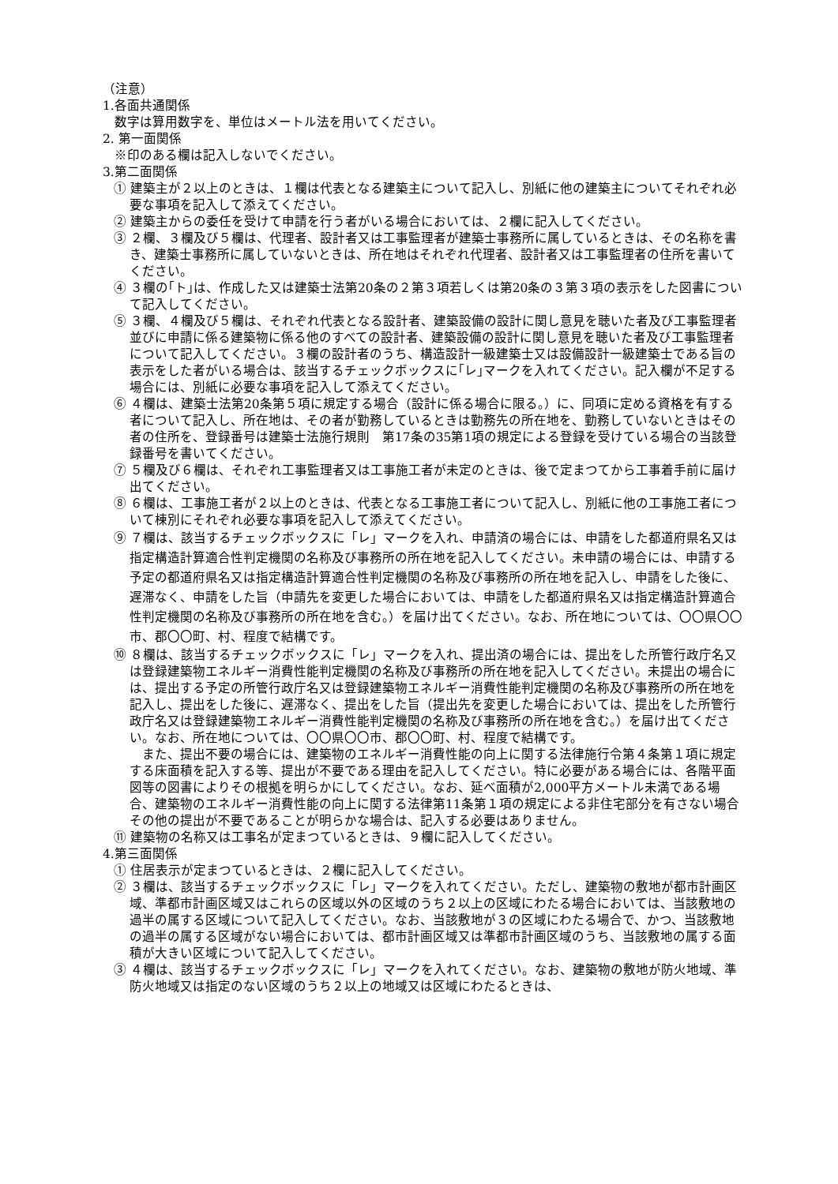（注意）
1.各面共通関係
数字は算用数字を、単位はメートル法を用いてください。
2. 第一面関係
※印のある欄は記入しないでください。
3.第二面関係
① 建築主が２以上のときは、１欄は代表となる建築主について記入し、別紙に他の建築主についてそれぞれ必要な事項を記入して添えてください。
② 建築主からの委任を受けて申請を行う者がいる場合においては、２欄に記入してください。
③ ２欄、３欄及び５欄は、代理者、設計者又は工事監理者が建築士事務所に属しているときは、その名称を書き、建築士事務所に属していないときは、所在地はそれぞれ代理者、設計者又は工事監理者の住所を書いてください。
④ ３欄の｢ト｣は、作成した又は建築士法第20条の２第３項若しくは第20条の３第３項の表示をした図書について記入してください。
⑤ ３欄、４欄及び５欄は、それぞれ代表となる設計者、建築設備の設計に関し意見を聴いた者及び工事監理者並びに申請に係る建築物に係る他のすべての設計者、建築設備の設計に関し意見を聴いた者及び工事監理者について記入してください。３欄の設計者のうち、構造設計一級建築士又は設備設計一級建築士である旨の表示をした者がいる場合は、該当するチェックボックスに｢レ｣マークを入れてください。記入欄が不足する場合には、別紙に必要な事項を記入して添えてください。
⑥ ４欄は、建築士法第20条第５項に規定する場合（設計に係る場合に限る。）に、同項に定める資格を有する者について記入し、所在地は、その者が勤務しているときは勤務先の所在地を、勤務していないときはその者の住所を、登録番号は建築士法施行規則　第17条の35第1項の規定による登録を受けている場合の当該登録番号を書いてください。
⑦ ５欄及び６欄は、それぞれ工事監理者又は工事施工者が未定のときは、後で定まつてから工事着手前に届け出てください。
⑧ ６欄は、工事施工者が２以上のときは、代表となる工事施工者について記入し、別紙に他の工事施工者について棟別にそれぞれ必要な事項を記入して添えてください。
⑨ ７欄は、該当するチェックボックスに「レ」マークを入れ、申請済の場合には、申請をした都道府県名又は指定構造計算適合性判定機関の名称及び事務所の所在地を記入してください。未申請の場合には、申請する予定の都道府県名又は指定構造計算適合性判定機関の名称及び事務所の所在地を記入し、申請をした後に、遅滞なく、申請をした旨（申請先を変更した場合においては、申請をした都道府県名又は指定構造計算適合性判定機関の名称及び事務所の所在地を含む。）を届け出てください。なお、所在地については、〇〇県〇〇市、郡〇〇町、村、程度で結構です。
⑩ ８欄は、該当するチェックボックスに「レ」マークを入れ、提出済の場合には、提出をした所管行政庁名又は登録建築物エネルギー消費性能判定機関の名称及び事務所の所在地を記入してください。未提出の場合には、提出する予定の所管行政庁名又は登録建築物エネルギー消費性能判定機関の名称及び事務所の所在地を記入し、提出をした後に、遅滞なく、提出をした旨（提出先を変更した場合においては、提出をした所管行政庁名又は登録建築物エネルギー消費性能判定機関の名称及び事務所の所在地を含む。）を届け出てください。なお、所在地については、〇〇県〇〇市、郡〇〇町、村、程度で結構です。
　また、提出不要の場合には、建築物のエネルギー消費性能の向上に関する法律施行令第４条第１項に規定する床面積を記入する等、提出が不要である理由を記入してください。特に必要がある場合には、各階平面図等の図書によりその根拠を明らかにしてください。なお、延べ面積が2,000平方メートル未満である場合、建築物のエネルギー消費性能の向上に関する法律第11条第１項の規定による非住宅部分を有さない場合その他の提出が不要であることが明らかな場合は、記入する必要はありません。
⑪ 建築物の名称又は工事名が定まつているときは、９欄に記入してください。
4.第三面関係
① 住居表示が定まつているときは、２欄に記入してください。
② ３欄は、該当するチェックボックスに「レ」マークを入れてください。ただし、建築物の敷地が都市計画区域、準都市計画区域又はこれらの区域以外の区域のうち２以上の区域にわたる場合においては、当該敷地の過半の属する区域について記入してください。なお、当該敷地が３の区域にわたる場合で、かつ、当該敷地の過半の属する区域がない場合においては、都市計画区域又は準都市計画区域のうち、当該敷地の属する面積が大きい区域について記入してください。
③ ４欄は、該当するチェックボックスに「レ」マークを入れてください。なお、建築物の敷地が防火地域、準防火地域又は指定のない区域のうち２以上の地域又は区域にわたるときは、